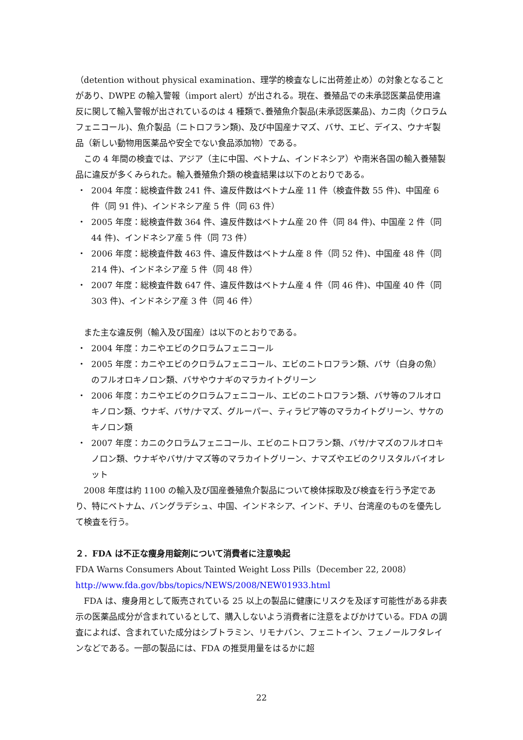（detention without physical examination、理学的検査なしに出荷差止め）の対象となることがあり、DWPE の輸入警報（import alert）が出される。現在、養殖品での未承認医薬品使用違反に関して輸入警報が出されているのは 4 種類で､養殖魚介製品(未承認医薬品)、カニ肉（クロラムフェニコール)、魚介製品（ニトロフラン類)、及び中国産ナマズ、バサ、エビ、デイス、ウナギ製品（新しい動物用医薬品や安全でない食品添加物）である。
この 4 年間の検査では、アジア（主に中国、ベトナム、インドネシア）や南米各国の輸入養殖製品に違反が多くみられた。輸入養殖魚介類の検査結果は以下のとおりである。
・ 2004 年度：総検査件数 241 件、違反件数はベトナム産 11 件（検査件数 55 件)、中国産 6 件（同 91 件)、インドネシア産 5 件（同 63 件）
・ 2005 年度：総検査件数 364 件、違反件数はベトナム産 20 件（同 84 件)、中国産 2 件（同 44 件)、インドネシア産 5 件（同 73 件）
・ 2006 年度：総検査件数 463 件、違反件数はベトナム産 8 件（同 52 件)、中国産 48 件（同 214 件)、インドネシア産 5 件（同 48 件）
・ 2007 年度：総検査件数 647 件、違反件数はベトナム産 4 件（同 46 件)、中国産 40 件（同 303 件)、インドネシア産 3 件（同 46 件）
また主な違反例（輸入及び国産）は以下のとおりである。
・ 2004 年度：カニやエビのクロラムフェニコール
・ 2005 年度：カニやエビのクロラムフェニコール、エビのニトロフラン類、バサ（白身の魚）のフルオロキノロン類、バサやウナギのマラカイトグリーン
・ 2006 年度：カニやエビのクロラムフェニコール、エビのニトロフラン類、バサ等のフルオロキノロン類、ウナギ、バサ/ナマズ、グルーパー、ティラピア等のマラカイトグリーン、サケのキノロン類
・ 2007 年度：カニのクロラムフェニコール、エビのニトロフラン類、バサ/ナマズのフルオロキノロン類、ウナギやバサ/ナマズ等のマラカイトグリーン、ナマズやエビのクリスタルバイオレット
2008 年度は約 1100 の輸入及び国産養殖魚介製品について検体採取及び検査を行う予定であり、特にベトナム、バングラデシュ、中国、インドネシア、インド、チリ、台湾産のものを優先して検査を行う。
２．FDA は不正な痩身用錠剤について消費者に注意喚起
FDA Warns Consumers About Tainted Weight Loss Pills（December 22, 2008）
http://www.fda.gov/bbs/topics/NEWS/2008/NEW01933.html
FDA は、痩身用として販売されている 25 以上の製品に健康にリスクを及ぼす可能性がある非表示の医薬品成分が含まれているとして、購入しないよう消費者に注意をよびかけている。FDA の調査によれば、含まれていた成分はシブトラミン、リモナバン、フェニトイン、フェノールフタレインなどである。一部の製品には、FDA の推奨用量をはるかに超
22